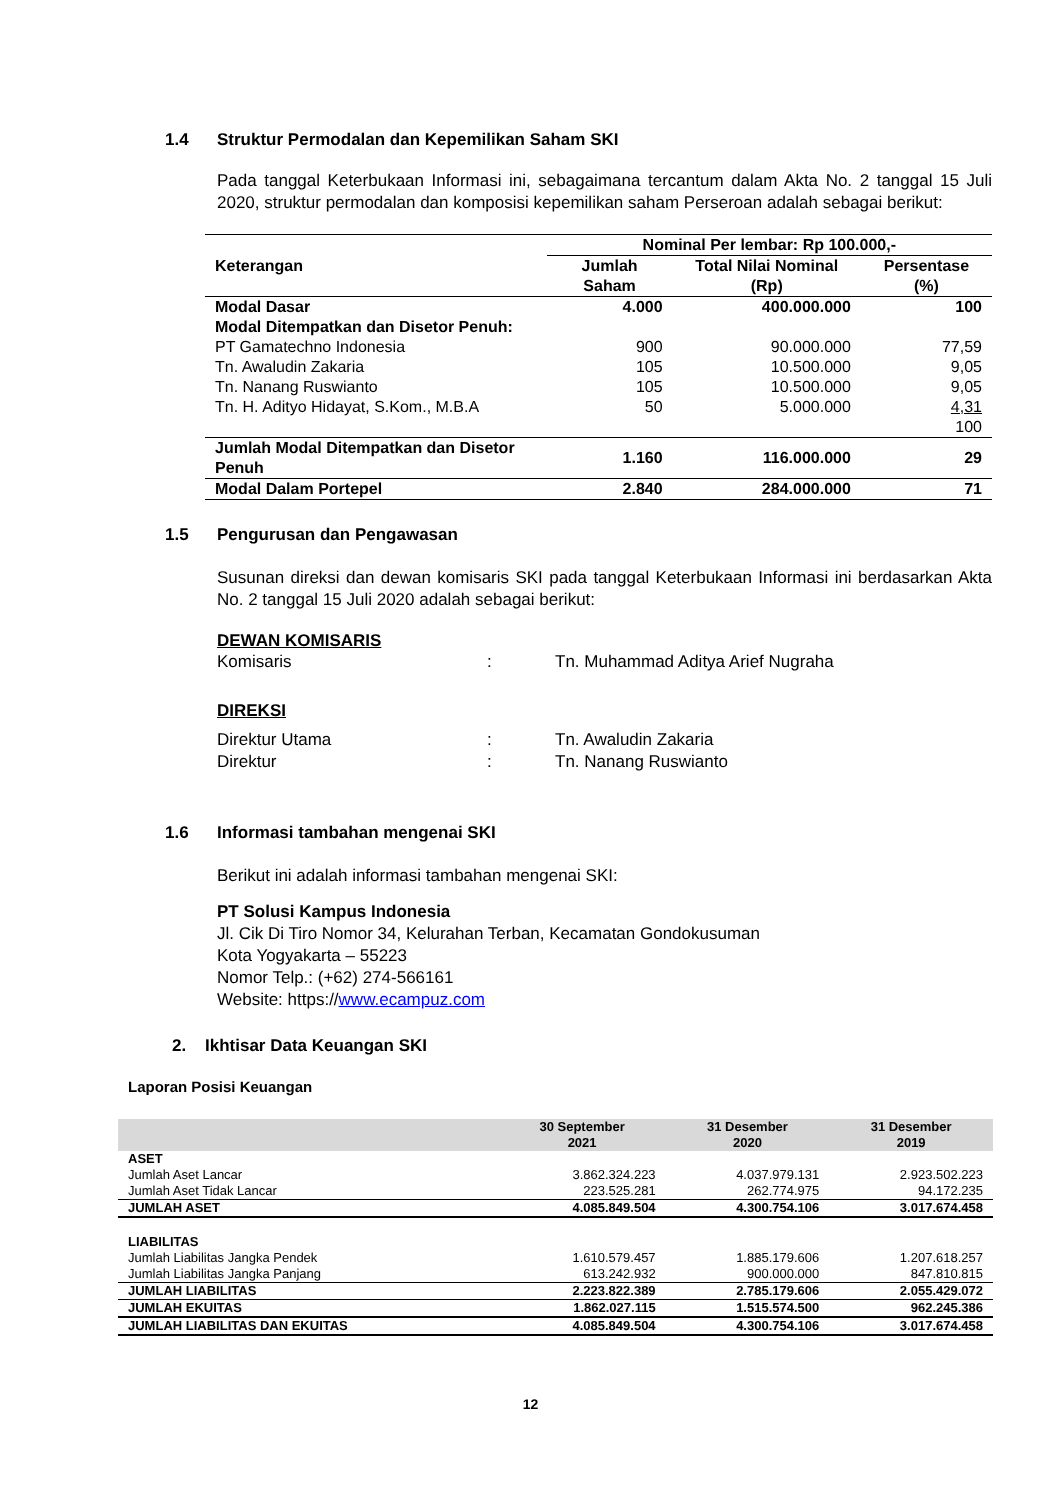1.4 Struktur Permodalan dan Kepemilikan Saham SKI
Pada tanggal Keterbukaan Informasi ini, sebagaimana tercantum dalam Akta No. 2 tanggal 15 Juli 2020, struktur permodalan dan komposisi kepemilikan saham Perseroan adalah sebagai berikut:
| Keterangan | Nominal Per lembar: Rp 100.000,- | | |
| --- | --- | --- | --- |
| | Jumlah Saham | Total Nilai Nominal (Rp) | Persentase (%) |
| Modal Dasar | 4.000 | 400.000.000 | 100 |
| Modal Ditempatkan dan Disetor Penuh: | | | |
| PT Gamatechno Indonesia | 900 | 90.000.000 | 77,59 |
| Tn. Awaludin Zakaria | 105 | 10.500.000 | 9,05 |
| Tn. Nanang Ruswianto | 105 | 10.500.000 | 9,05 |
| Tn. H. Adityo Hidayat, S.Kom., M.B.A | 50 | 5.000.000 | 4,31 |
| | | | 100 |
| Jumlah Modal Ditempatkan dan Disetor Penuh | 1.160 | 116.000.000 | 29 |
| Modal Dalam Portepel | 2.840 | 284.000.000 | 71 |
1.5 Pengurusan dan Pengawasan
Susunan direksi dan dewan komisaris SKI pada tanggal Keterbukaan Informasi ini berdasarkan Akta No. 2 tanggal 15 Juli 2020 adalah sebagai berikut:
DEWAN KOMISARIS
Komisaris: Tn. Muhammad Aditya Arief Nugraha
DIREKSI
Direktur Utama: Tn. Awaludin Zakaria
Direktur: Tn. Nanang Ruswianto
1.6 Informasi tambahan mengenai SKI
Berikut ini adalah informasi tambahan mengenai SKI:
PT Solusi Kampus Indonesia
Jl. Cik Di Tiro Nomor 34, Kelurahan Terban, Kecamatan Gondokusuman
Kota Yogyakarta – 55223
Nomor Telp.: (+62) 274-566161
Website: https://www.ecampuz.com
2. Ikhtisar Data Keuangan SKI
Laporan Posisi Keuangan
| | 30 September 2021 | 31 Desember 2020 | 31 Desember 2019 |
| --- | --- | --- | --- |
| ASET | | | |
| Jumlah Aset Lancar | 3.862.324.223 | 4.037.979.131 | 2.923.502.223 |
| Jumlah Aset Tidak Lancar | 223.525.281 | 262.774.975 | 94.172.235 |
| JUMLAH ASET | 4.085.849.504 | 4.300.754.106 | 3.017.674.458 |
| LIABILITAS | | | |
| Jumlah Liabilitas Jangka Pendek | 1.610.579.457 | 1.885.179.606 | 1.207.618.257 |
| Jumlah Liabilitas Jangka Panjang | 613.242.932 | 900.000.000 | 847.810.815 |
| JUMLAH LIABILITAS | 2.223.822.389 | 2.785.179.606 | 2.055.429.072 |
| JUMLAH EKUITAS | 1.862.027.115 | 1.515.574.500 | 962.245.386 |
| JUMLAH LIABILITAS DAN EKUITAS | 4.085.849.504 | 4.300.754.106 | 3.017.674.458 |
12